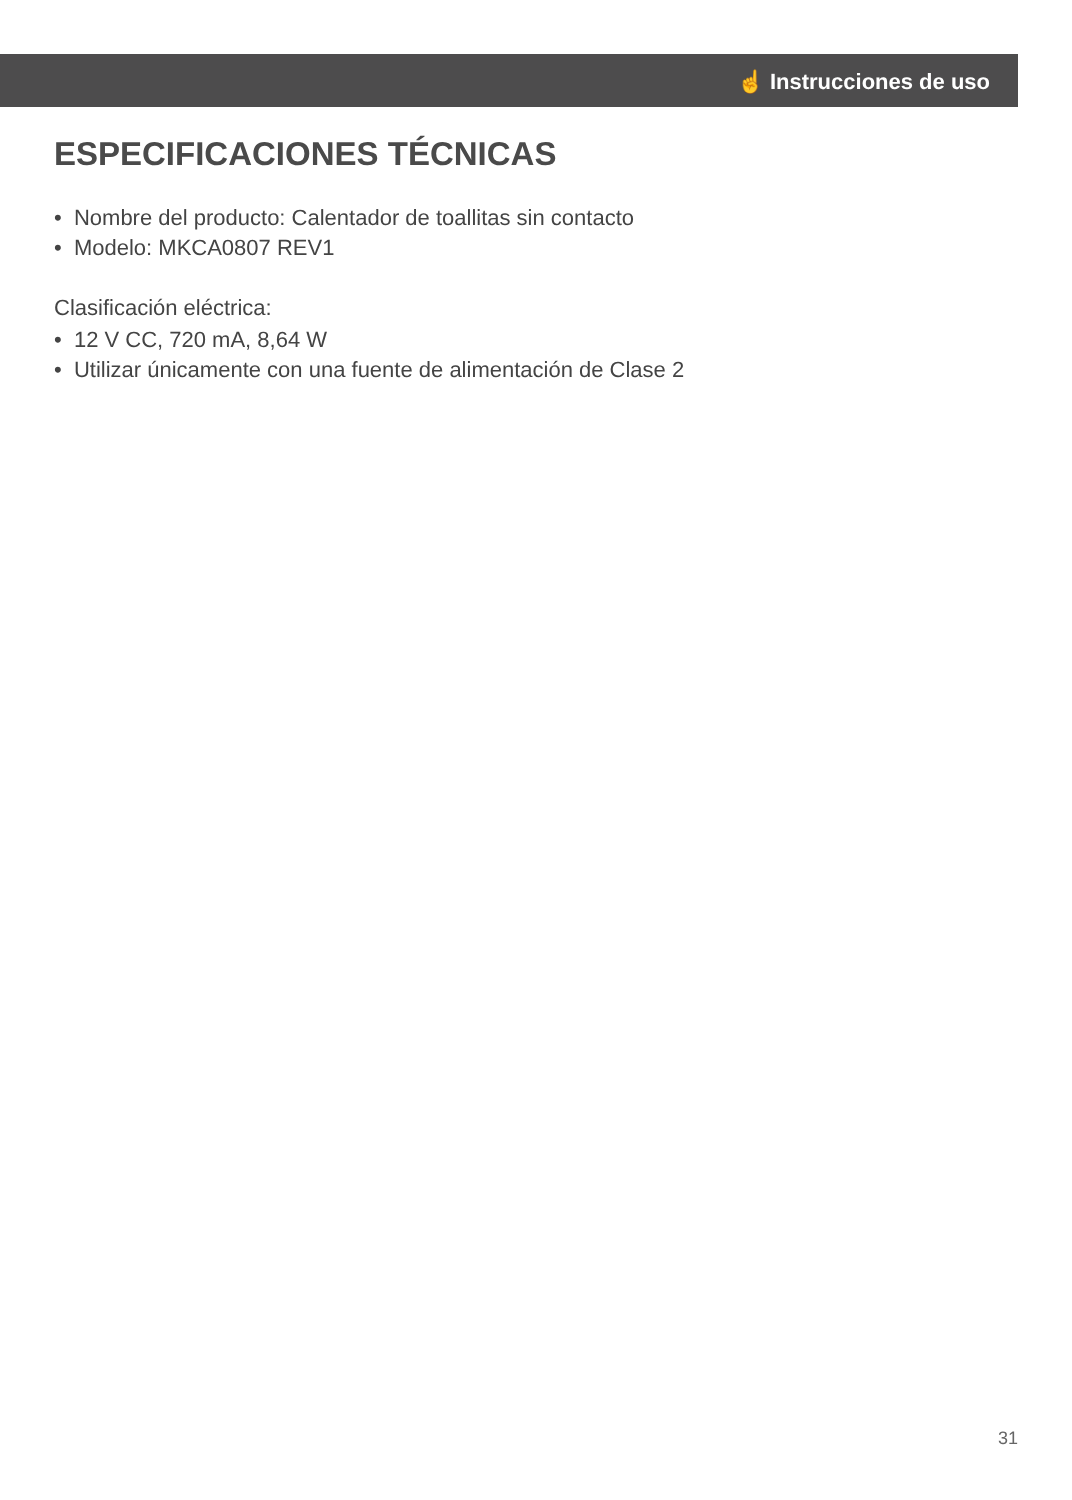☝ Instrucciones de uso
ESPECIFICACIONES TÉCNICAS
• Nombre del producto: Calentador de toallitas sin contacto
• Modelo: MKCA0807 REV1
Clasificación eléctrica:
• 12 V CC, 720 mA, 8,64 W
• Utilizar únicamente con una fuente de alimentación de Clase 2
31